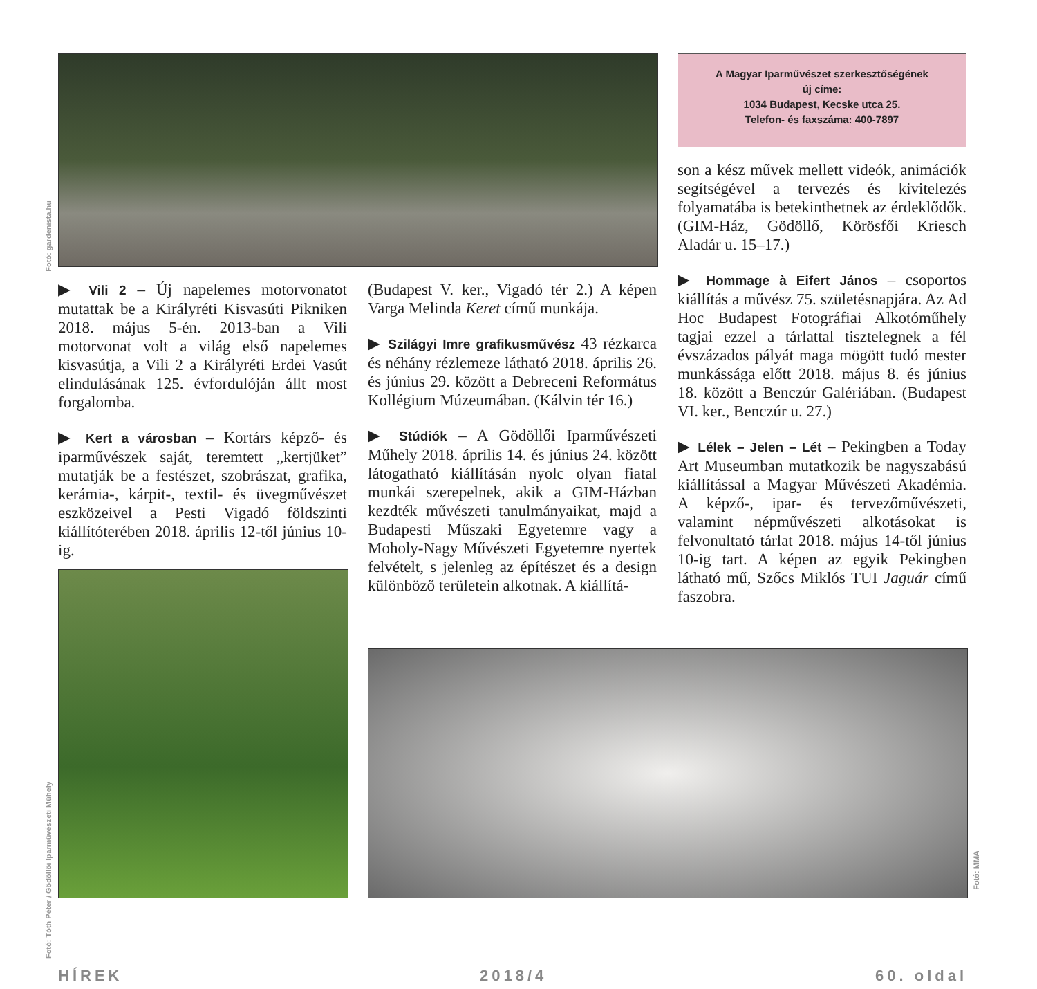Fotó: gardenista.hu
A Magyar Iparművészet szerkesztőségének
új címe:
1034 Budapest, Kecske utca 25.
Telefon- és faxszáma: 400-7897
son a kész művek mellett videók, animációk segítségével a tervezés és kivitelezés folyamatába is betekinthetnek az érdeklődők. (GIM-Ház, Gödöllő, Körösfői Kriesch Aladár u. 15–17.)
▶ Hommage à Eifert János – csoportos kiállítás a művész 75. születésnapjára. Az Ad Hoc Budapest Fotográfiai Alkotóműhely tagjai ezzel a tárlattal tisztelegnek a fél évszázados pályát maga mögött tudó mester munkássága előtt 2018. május 8. és június 18. között a Benczúr Galériában. (Budapest VI. ker., Benczúr u. 27.)
▶ Lélek – Jelen – Lét – Pekingben a Today Art Museumban mutatkozik be nagyszabású kiállítással a Magyar Művészeti Akadémia. A képző-, ipar- és tervezőművészeti, valamint népművészeti alkotásokat is felvonultató tárlat 2018. május 14-től június 10-ig tart. A képen az egyik Pekingben látható mű, Szőcs Miklós TUI Jaguár című faszobra.
▶ Vili 2 – Új napelemes motorvonatot mutattak be a Királyréti Kisvasúti Pikniken 2018. május 5-én. 2013-ban a Vili motorvonat volt a világ első napelemes kisvasútja, a Vili 2 a Királyréti Erdei Vasút elindulásának 125. évfordulóján állt most forgalomba.
▶ Kert a városban – Kortárs képző- és iparművészek saját, teremtett „kertjüket” mutatják be a festészet, szobrászat, grafika, kerámia-, kárpit-, textil- és üvegművészet eszközeivel a Pesti Vigadó földszinti kiállítóterében 2018. április 12-től június 10-ig.
(Budapest V. ker., Vigadó tér 2.) A képen Varga Melinda Keret című munkája.
▶ Szilágyi Imre grafikusművész 43 rézkarca és néhány rézlemeze látható 2018. április 26. és június 29. között a Debreceni Református Kollégium Múzeumában. (Kálvin tér 16.)
▶ Stúdiók – A Gödöllői Iparművészeti Műhely 2018. április 14. és június 24. között látogatható kiállításán nyolc olyan fiatal munkái szerepelnek, akik a GIM-Házban kezdték művészeti tanulmányaikat, majd a Budapesti Műszaki Egyetemre vagy a Moholy-Nagy Művészeti Egyetemre nyertek felvételt, s jelenleg az építészet és a design különböző területein alkotnak. A kiállítá-
Fotó: Tóth Péter / Gödöllői Iparművészeti Műhely
Fotó: MMA
HÍREK 2018/4 60. oldal